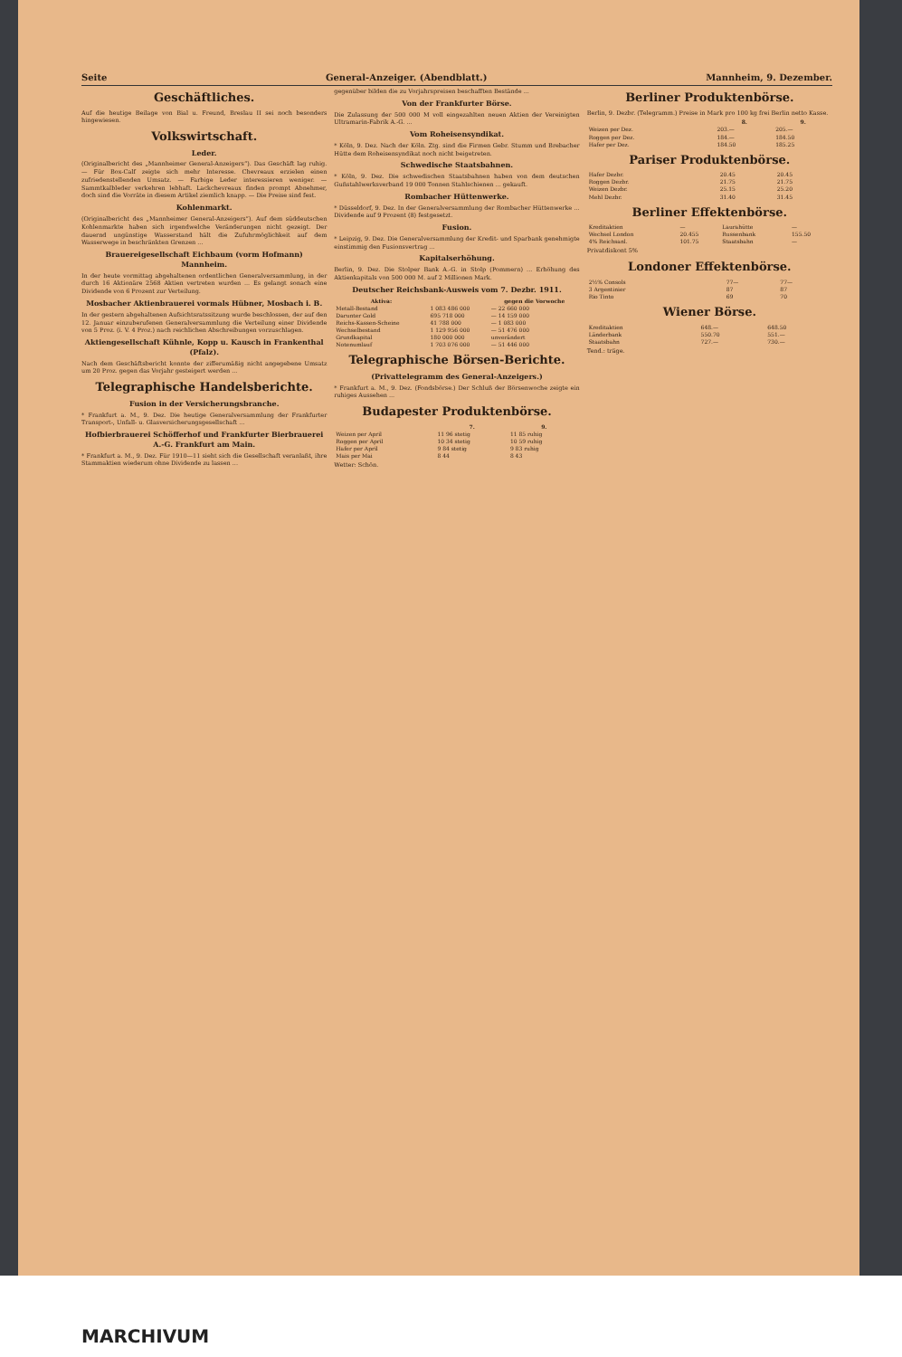Seite General-Anzeiger. (Abendblatt.) Mannheim, 9. Dezember.
Geschäftliches.
Auf die heutige Beilage von Bial u. Freund, Breslau II sei noch besonders hingewiesen.
Volkswirtschaft.
Leder.
(Originalbericht des „Mannheimer General-Anzeigers“). Das Geschäft lag ruhig. — Für Box-Calf zeigte sich mehr Interesse. Chevreaux erzielen einen zufriedenstellenden Umsatz. — Farbige Leder interessieren weniger. — Sammtkalbleder verkehren lebhaft. Lackchevreaux finden prompt Abnehmer, doch sind die Vorräte in diesem Artikel ziemlich knapp. — Die Preise sind fest.
Kohlenmarkt.
(Originalbericht des „Mannheimer General-Anzeigers“). Auf dem süddeutschen Kohlenmarkte haben sich irgendwelche Veränderungen nicht gezeigt. Der dauernd ungünstige Wasserstand hält die Zufuhrmöglichkeit auf dem Wasserwege in beschränkten Grenzen ...
Brauereigesellschaft Eichbaum (vorm Hofmann) Mannheim.
In der heute vormittag abgehaltenen ordentlichen Generalversammlung, in der durch 16 Aktionäre 2568 Aktien vertreten wurden ... Es gelangt sonach eine Dividende von 6 Prozent zur Verteilung.
Mosbacher Aktienbrauerei vormals Hübner, Mosbach i. B.
In der gestern abgehaltenen Aufsichtsratssitzung wurde beschlossen, der auf den 12. Januar einzuberufenen Generalversammlung die Verteilung einer Dividende von 5 Proz. (i. V. 4 Proz.) nach reichlichen Abschreibungen vorzuschlagen.
Aktiengesellschaft Kühnle, Kopp u. Kausch in Frankenthal (Pfalz).
Nach dem Geschäftsbericht konnte der zifferumäßig nicht angegebene Umsatz um 20 Proz. gegen das Vorjahr gesteigert werden ...
Telegraphische Handelsberichte.
Fusion in der Versicherungsbranche.
* Frankfurt a. M., 9. Dez. Die heutige Generalversammlung der Frankfurter Transport-, Unfall- u. Glasversicherungsgesellschaft ...
Hofbierbrauerei Schöfferhof und Frankfurter Bierbrauerei A.-G. Frankfurt am Main.
* Frankfurt a. M., 9. Dez. Für 1910—11 sieht sich die Gesellschaft veranlaßt, ihre Stammaktien wiederum ohne Dividende zu lassen ...
gegenüber bilden die zu Vorjahrspreisen beschafften Bestände ...
Von der Frankfurter Börse.
Die Zulassung der 500 000 M voll eingezahlten neuen Aktien der Vereinigten Ultramarin-Fabrik A.-G. ...
Vom Roheisensyndikat.
* Köln, 9. Dez. Nach der Köln. Ztg. sind die Firmen Gebr. Stumm und Brebacher Hütte dem Roheisensyndikat noch nicht beigetreten.
Schwedische Staatsbahnen.
* Köln, 9. Dez. Die schwedischen Staatsbahnen haben von dem deutschen Gußstahlwerksverband 19 000 Tonnen Stahlschienen ... gekauft.
Rombacher Hüttenwerke.
* Düsseldorf, 9. Dez. In der Generalversammlung der Rombacher Hüttenwerke ... Dividende auf 9 Prozent (8) festgesetzt.
Fusion.
* Leipzig, 9. Dez. Die Generalversammlung der Kredit- und Sparbank genehmigte einstimmig den Fusionsvertrag ...
Kapitalserhöhung.
Berlin, 9. Dez. Die Stolper Bank A.-G. in Stolp (Pommern) ... Erhöhung des Aktienkapitals von 500 000 M. auf 2 Millionen Mark.
Deutscher Reichsbank-Ausweis vom 7. Dezbr. 1911.
| Aktiva: | | gegen die Vorwoche |
| --- | --- | --- |
| Metall-Bestand | 1 083 486 000 | — 22 660 000 |
| Darunter Gold | 695 718 000 | — 14 159 000 |
| Reichs-Kassen-Scheine | 41 788 000 | — 1 083 000 |
| Wechselbestand | 1 129 956 000 | — 51 476 000 |
| Grundkapital | 180 000 000 | unverändert |
| Notenumlauf | 1 703 076 000 | — 51 446 000 |
Telegraphische Börsen-Berichte.
(Privattelegramm des General-Anzeigers.)
* Frankfurt a. M., 9. Dez. (Fondsbörse.) Der Schluß der Börsenwoche zeigte ein ruhiges Aussehen ...
Budapester Produktenbörse.
| | 7. | 9. |
| --- | --- | --- |
| Weizen per April | 11 96 stetig | 11 85 ruhig |
| Roggen per April | 10 34 stetig | 10 59 ruhig |
| Hafer per April | 9 84 stetig | 9 83 ruhig |
| Mais per Mai | 8 44 | 8 43 |
Wetter: Schön.
Berliner Produktenbörse.
Berlin, 9. Dezbr. (Telegramm.) Preise in Mark pro 100 kg frei Berlin netto Kasse.
| | 8. | 9. |
| --- | --- | --- |
| Weizen per Dez. | 203.— | 205.— |
| Roggen per Dez. | 184.— | 184.50 |
| Hafer per Dez. | 184.50 | 185.25 |
Pariser Produktenbörse.
| Hafer Dezbr. | 20.45 | 20.45 |
| Roggen Dezbr. | 21.75 | 21.75 |
| Weizen Dezbr. | 25.15 | 25.20 |
| Mehl Dezbr. | 31.40 | 31.45 |
Berliner Effektenbörse.
| Kreditaktien | — | Laurahütte | — |
| Wechsel London | 20.455 | Russenbank | 155.50 |
| 4% Reichsanl. | 101.75 | Staatsbahn | — |
Privatdiskont 5%
Londoner Effektenbörse.
| 2½% Consols | 77— | 77— |
| 3 Argentinier | 87 | 87 |
| Rio Tinto | 69 | 70 |
Wiener Börse.
| Kreditaktien | 648.— | 648.50 |
| Länderbank | 550.70 | 551.— |
| Staatsbahn | 727.— | 730.— |
Tend.: träge.
MARCHIVUM